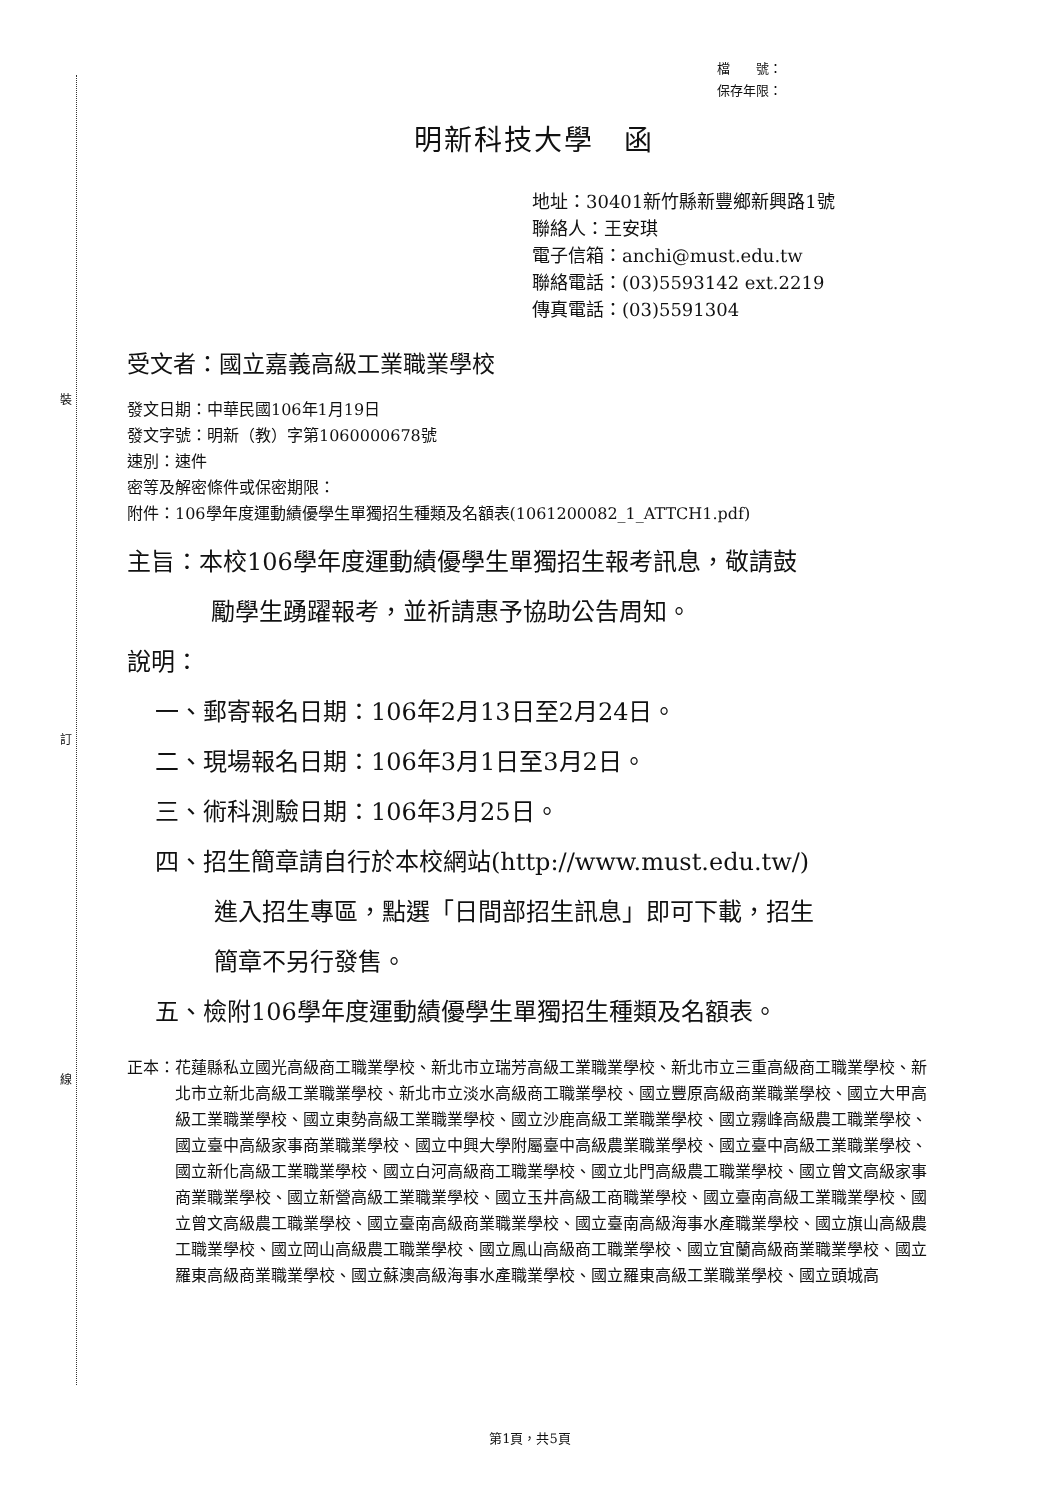裝
訂
線
檔　　號：
保存年限：
明新科技大學　函
地址：30401新竹縣新豐鄉新興路1號
聯絡人：王安琪
電子信箱：anchi@must.edu.tw
聯絡電話：(03)5593142 ext.2219
傳真電話：(03)5591304
受文者：國立嘉義高級工業職業學校
發文日期：中華民國106年1月19日
發文字號：明新（教）字第1060000678號
速別：速件
密等及解密條件或保密期限：
附件：106學年度運動績優學生單獨招生種類及名額表(1061200082_1_ATTCH1.pdf)
主旨：本校106學年度運動績優學生單獨招生報考訊息，敬請鼓
勵學生踴躍報考，並祈請惠予協助公告周知。
說明：
一、郵寄報名日期：106年2月13日至2月24日。
二、現場報名日期：106年3月1日至3月2日。
三、術科測驗日期：106年3月25日。
四、招生簡章請自行於本校網站(http://www.must.edu.tw/)
進入招生專區，點選「日間部招生訊息」即可下載，招生
簡章不另行發售。
五、檢附106學年度運動績優學生單獨招生種類及名額表。
正本： 花蓮縣私立國光高級商工職業學校、新北市立瑞芳高級工業職業學校、新北市立三重高級商工職業學校、新北市立新北高級工業職業學校、新北市立淡水高級商工職業學校、國立豐原高級商業職業學校、國立大甲高級工業職業學校、國立東勢高級工業職業學校、國立沙鹿高級工業職業學校、國立霧峰高級農工職業學校、國立臺中高級家事商業職業學校、國立中興大學附屬臺中高級農業職業學校、國立臺中高級工業職業學校、國立新化高級工業職業學校、國立白河高級商工職業學校、國立北門高級農工職業學校、國立曾文高級家事商業職業學校、國立新營高級工業職業學校、國立玉井高級工商職業學校、國立臺南高級工業職業學校、國立曾文高級農工職業學校、國立臺南高級商業職業學校、國立臺南高級海事水產職業學校、國立旗山高級農工職業學校、國立岡山高級農工職業學校、國立鳳山高級商工職業學校、國立宜蘭高級商業職業學校、國立羅東高級商業職業學校、國立蘇澳高級海事水產職業學校、國立羅東高級工業職業學校、國立頭城高
第1頁，共5頁